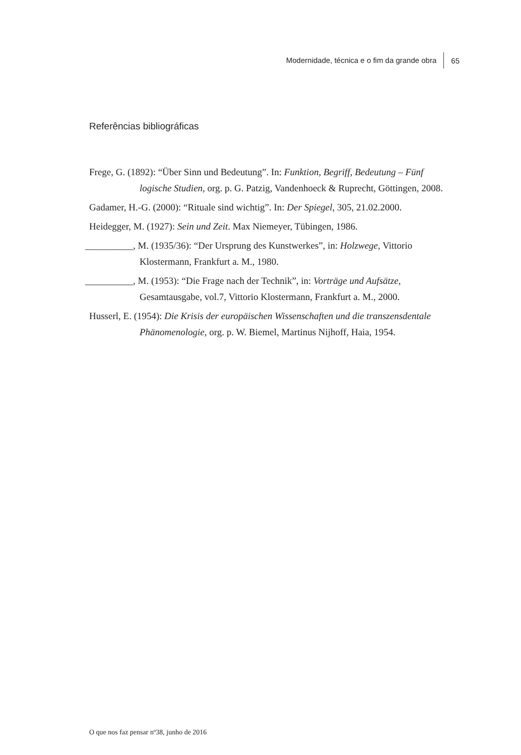Modernidade, técnica e o fim da grande obra 65
Referências bibliográficas
Frege, G. (1892): “Über Sinn und Bedeutung”. In: Funktion, Begriff, Bedeutung – Fünf logische Studien, org. p. G. Patzig, Vandenhoeck & Ruprecht, Göttingen, 2008.
Gadamer, H.-G. (2000): “Rituale sind wichtig”. In: Der Spiegel, 305, 21.02.2000.
Heidegger, M. (1927): Sein und Zeit. Max Niemeyer, Tübingen, 1986.
__________, M. (1935/36): “Der Ursprung des Kunstwerkes”, in: Holzwege, Vittorio Klostermann, Frankfurt a. M., 1980.
__________, M. (1953): “Die Frage nach der Technik”, in: Vorträge und Aufsätze, Gesamtausgabe, vol.7, Vittorio Klostermann, Frankfurt a. M., 2000.
Husserl, E. (1954): Die Krisis der europäischen Wissenschaften und die transzensdentale Phänomenologie, org. p. W. Biemel, Martinus Nijhoff, Haia, 1954.
O que nos faz pensar nº38, junho de 2016